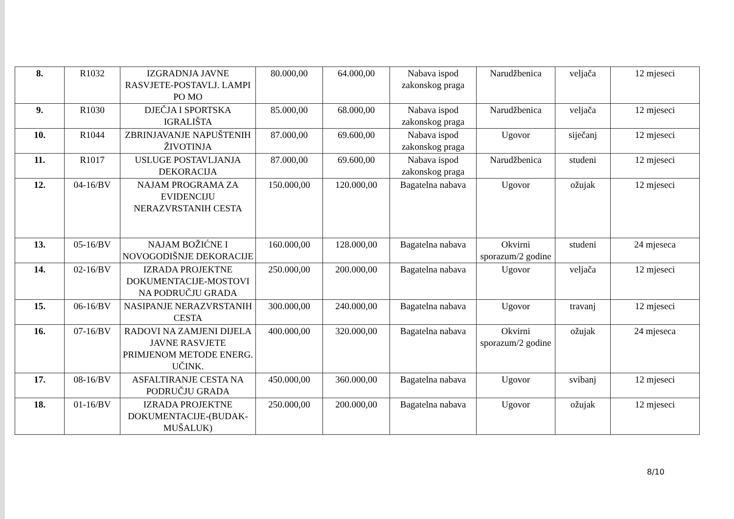| 8. | R1032 | IZGRADNJA JAVNE RASVJETE-POSTAVLJ. LAMPI PO MO | 80.000,00 | 64.000,00 | Nabava ispod zakonskog praga | Narudžbenica | veljača | 12 mjeseci |
| 9. | R1030 | DJEČJA I SPORTSKA IGRALIŠTA | 85.000,00 | 68.000,00 | Nabava ispod zakonskog praga | Narudžbenica | veljača | 12 mjeseci |
| 10. | R1044 | ZBRINJAVANJE NAPUŠTENIH ŽIVOTINJA | 87.000,00 | 69.600,00 | Nabava ispod zakonskog praga | Ugovor | siječanj | 12 mjeseci |
| 11. | R1017 | USLUGE POSTAVLJANJA DEKORACIJA | 87.000,00 | 69.600,00 | Nabava ispod zakonskog praga | Narudžbenica | studeni | 12 mjeseci |
| 12. | 04-16/BV | NAJAM PROGRAMA ZA EVIDENCIJU NERAZVRSTANIH CESTA | 150.000,00 | 120.000,00 | Bagatelna nabava | Ugovor | ožujak | 12 mjeseci |
| 13. | 05-16/BV | NAJAM BOŽIĆNE I NOVOGODIŠNJE DEKORACIJE | 160.000,00 | 128.000,00 | Bagatelna nabava | Okvirni sporazum/2 godine | studeni | 24 mjeseca |
| 14. | 02-16/BV | IZRADA PROJEKTNE DOKUMENTACIJE-MOSTOVI NA PODRUČJU GRADA | 250.000,00 | 200.000,00 | Bagatelna nabava | Ugovor | veljača | 12 mjeseci |
| 15. | 06-16/BV | NASIPANJE NERAZVRSTANIH CESTA | 300.000,00 | 240.000,00 | Bagatelna nabava | Ugovor | travanj | 12 mjeseci |
| 16. | 07-16/BV | RADOVI NA ZAMJENI DIJELA JAVNE RASVJETE PRIMJENOM METODE ENERG. UČINK. | 400.000,00 | 320.000,00 | Bagatelna nabava | Okvirni sporazum/2 godine | ožujak | 24 mjeseca |
| 17. | 08-16/BV | ASFALTIRANJE CESTA NA PODRUČJU GRADA | 450.000,00 | 360.000,00 | Bagatelna nabava | Ugovor | svibanj | 12 mjeseci |
| 18. | 01-16/BV | IZRADA PROJEKTNE DOKUMENTACIJE-(BUDAK-MUŠALUK) | 250.000,00 | 200.000,00 | Bagatelna nabava | Ugovor | ožujak | 12 mjeseci |
8/10